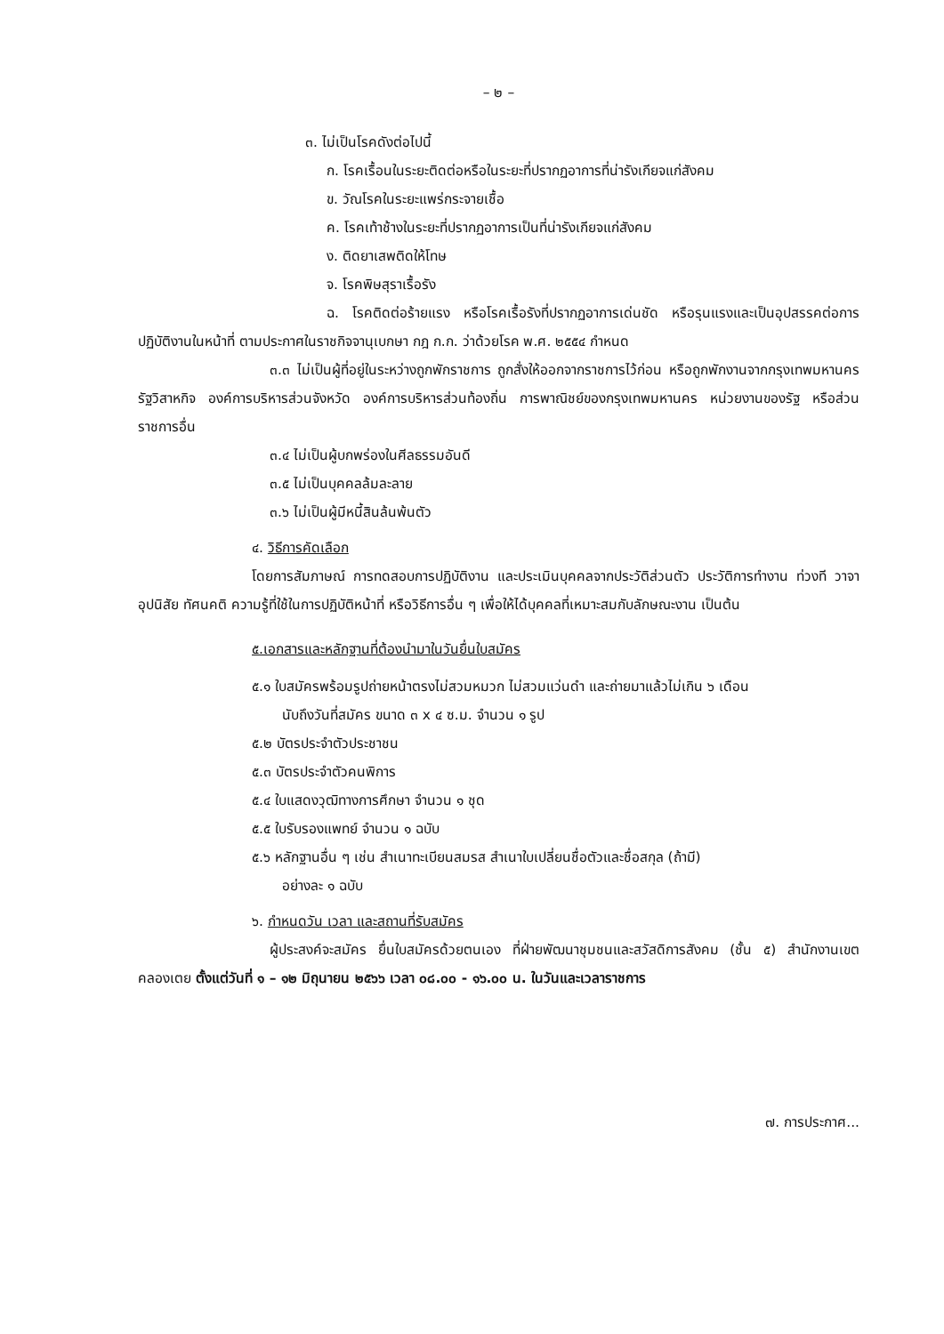– ๒ –
๓. ไม่เป็นโรคดังต่อไปนี้
ก. โรคเรื้อนในระยะติดต่อหรือในระยะที่ปรากฏอาการที่น่ารังเกียจแก่สังคม
ข. วัณโรคในระยะแพร่กระจายเชื้อ
ค. โรคเท้าช้างในระยะที่ปรากฏอาการเป็นที่น่ารังเกียจแก่สังคม
ง. ติดยาเสพติดให้โทษ
จ. โรคพิษสุราเรื้อรัง
ฉ. โรคติดต่อร้ายแรง หรือโรคเรื้อรังที่ปรากฏอาการเด่นชัด หรือรุนแรงและเป็นอุปสรรคต่อการปฏิบัติงานในหน้าที่ ตามประกาศในราชกิจจานุเบกษา กฎ ก.ก. ว่าด้วยโรค พ.ศ. ๒๕๕๔ กำหนด
๓.๓ ไม่เป็นผู้ที่อยู่ในระหว่างถูกพักราชการ ถูกสั่งให้ออกจากราชการไว้ก่อน หรือถูกพักงานจากกรุงเทพมหานคร รัฐวิสาหกิจ องค์การบริหารส่วนจังหวัด องค์การบริหารส่วนท้องถิ่น การพาณิชย์ของกรุงเทพมหานคร หน่วยงานของรัฐ หรือส่วนราชการอื่น
๓.๔ ไม่เป็นผู้บกพร่องในศีลธรรมอันดี
๓.๕ ไม่เป็นบุคคลล้มละลาย
๓.๖ ไม่เป็นผู้มีหนี้สินล้นพ้นตัว
๔. วิธีการคัดเลือก
โดยการสัมภาษณ์ การทดสอบการปฏิบัติงาน และประเมินบุคคลจากประวัติส่วนตัว ประวัติการทำงาน ท่วงที วาจา อุปนิสัย ทัศนคติ ความรู้ที่ใช้ในการปฏิบัติหน้าที่ หรือวิธีการอื่น ๆ เพื่อให้ได้บุคคลที่เหมาะสมกับลักษณะงาน เป็นต้น
๕.เอกสารและหลักฐานที่ต้องนำมาในวันยื่นใบสมัคร
๕.๑ ใบสมัครพร้อมรูปถ่ายหน้าตรงไม่สวมหมวก ไม่สวมแว่นดำ และถ่ายมาแล้วไม่เกิน ๖ เดือน
นับถึงวันที่สมัคร ขนาด ๓ x ๔ ซ.ม. จำนวน ๑ รูป
๕.๒ บัตรประจำตัวประชาชน
๕.๓ บัตรประจำตัวคนพิการ
๕.๔ ใบแสดงวุฒิทางการศึกษา จำนวน ๑ ชุด
๕.๕ ใบรับรองแพทย์ จำนวน ๑ ฉบับ
๕.๖ หลักฐานอื่น ๆ เช่น สำเนาทะเบียนสมรส สำเนาใบเปลี่ยนชื่อตัวและชื่อสกุล (ถ้ามี)
อย่างละ ๑ ฉบับ
๖. กำหนดวัน เวลา และสถานที่รับสมัคร
ผู้ประสงค์จะสมัคร ยื่นใบสมัครด้วยตนเอง ที่ฝ่ายพัฒนาชุมชนและสวัสดิการสังคม (ชั้น ๕) สำนักงานเขตคลองเตย ตั้งแต่วันที่ ๑ – ๑๒ มิถุนายน ๒๕๖๖ เวลา ๐๘.๐๐ - ๑๖.๐๐ น. ในวันและเวลาราชการ
๗. การประกาศ...